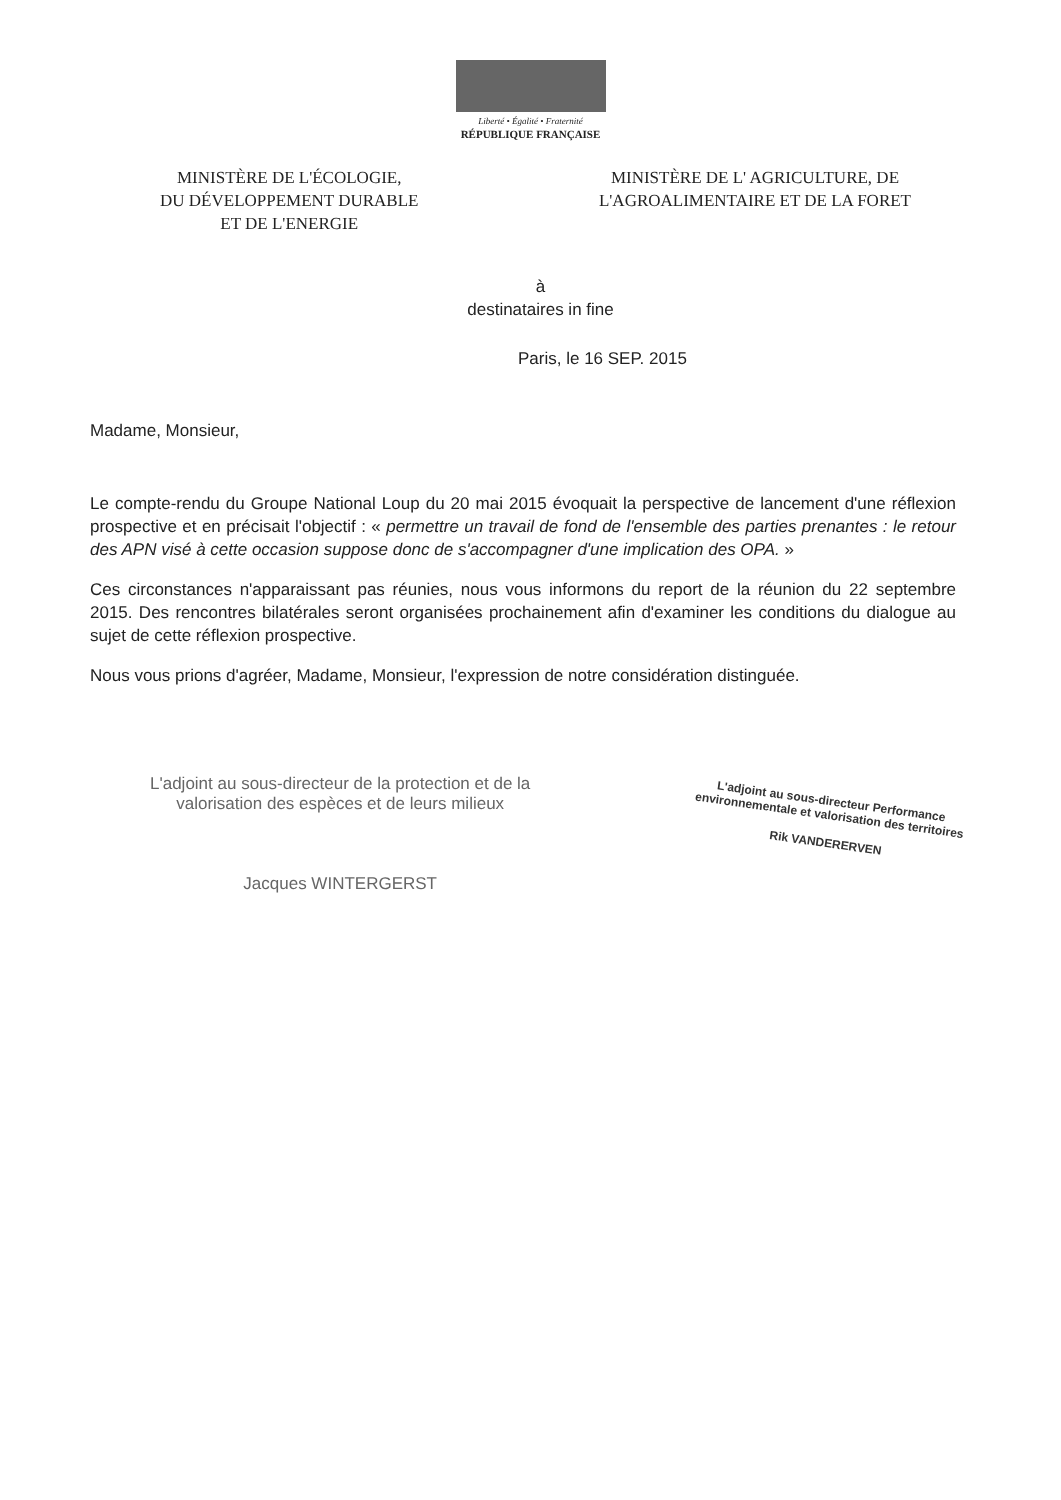Liberté • Égalité • Fraternité
RÉPUBLIQUE FRANÇAISE
MINISTÈRE DE L'ÉCOLOGIE,
DU DÉVELOPPEMENT DURABLE
ET DE L'ENERGIE
MINISTÈRE DE L' AGRICULTURE, DE
L'AGROALIMENTAIRE ET DE LA FORET
à
destinataires in fine
Paris, le 16 SEP. 2015
Madame, Monsieur,
Le compte-rendu du Groupe National Loup du 20 mai 2015 évoquait la perspective de lancement d'une réflexion prospective et en précisait l'objectif : « permettre un travail de fond de l'ensemble des parties prenantes : le retour des APN visé à cette occasion suppose donc de s'accompagner d'une implication des OPA. »
Ces circonstances n'apparaissant pas réunies, nous vous informons du report de la réunion du 22 septembre 2015. Des rencontres bilatérales seront organisées prochainement afin d'examiner les conditions du dialogue au sujet de cette réflexion prospective.
Nous vous prions d'agréer, Madame, Monsieur, l'expression de notre considération distinguée.
L'adjoint au sous-directeur de la protection et de la
valorisation des espèces et de leurs milieux
Jacques WINTERGERST
L'adjoint au sous-directeur Performance
environnementale et valorisation des territoires
Rik VANDERERVEN